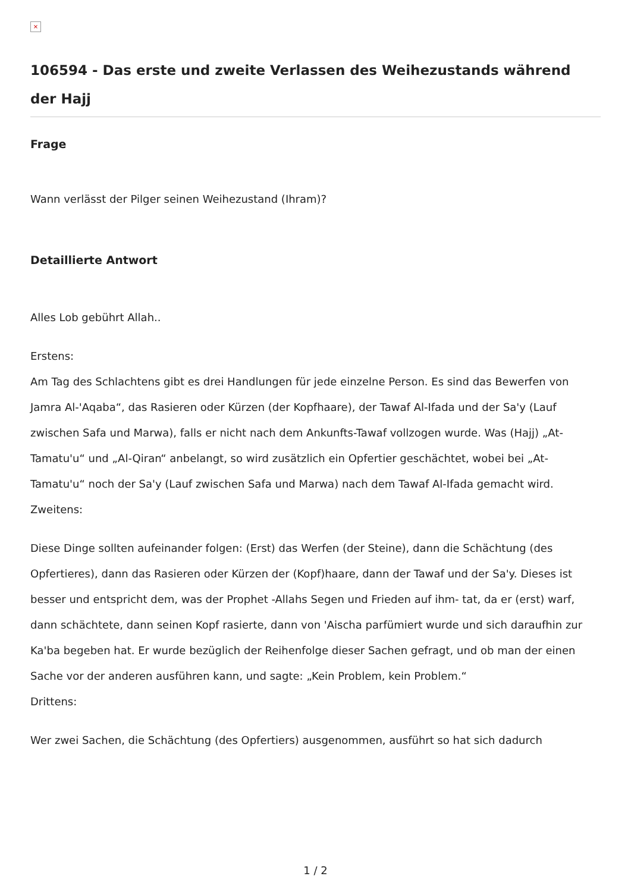×
106594 - Das erste und zweite Verlassen des Weihezustands während der Hajj
Frage
Wann verlässt der Pilger seinen Weihezustand (Ihram)?
Detaillierte Antwort
Alles Lob gebührt Allah..
Erstens:
Am Tag des Schlachtens gibt es drei Handlungen für jede einzelne Person. Es sind das Bewerfen von Jamra Al-'Aqaba“, das Rasieren oder Kürzen (der Kopfhaare), der Tawaf Al-Ifada und der Sa'y (Lauf zwischen Safa und Marwa), falls er nicht nach dem Ankunfts-Tawaf vollzogen wurde. Was (Hajj) „At-Tamatu'u“ und „Al-Qiran“ anbelangt, so wird zusätzlich ein Opfertier geschächtet, wobei bei „At-Tamatu'u“ noch der Sa'y (Lauf zwischen Safa und Marwa) nach dem Tawaf Al-Ifada gemacht wird.
Zweitens:
Diese Dinge sollten aufeinander folgen: (Erst) das Werfen (der Steine), dann die Schächtung (des Opfertieres), dann das Rasieren oder Kürzen der (Kopf)haare, dann der Tawaf und der Sa'y. Dieses ist besser und entspricht dem, was der Prophet -Allahs Segen und Frieden auf ihm- tat, da er (erst) warf, dann schächtete, dann seinen Kopf rasierte, dann von 'Aischa parfümiert wurde und sich daraufhin zur Ka'ba begeben hat. Er wurde bezüglich der Reihenfolge dieser Sachen gefragt, und ob man der einen Sache vor der anderen ausführen kann, und sagte: „Kein Problem, kein Problem.“
Drittens:
Wer zwei Sachen, die Schächtung (des Opfertiers) ausgenommen, ausführt so hat sich dadurch
1 / 2